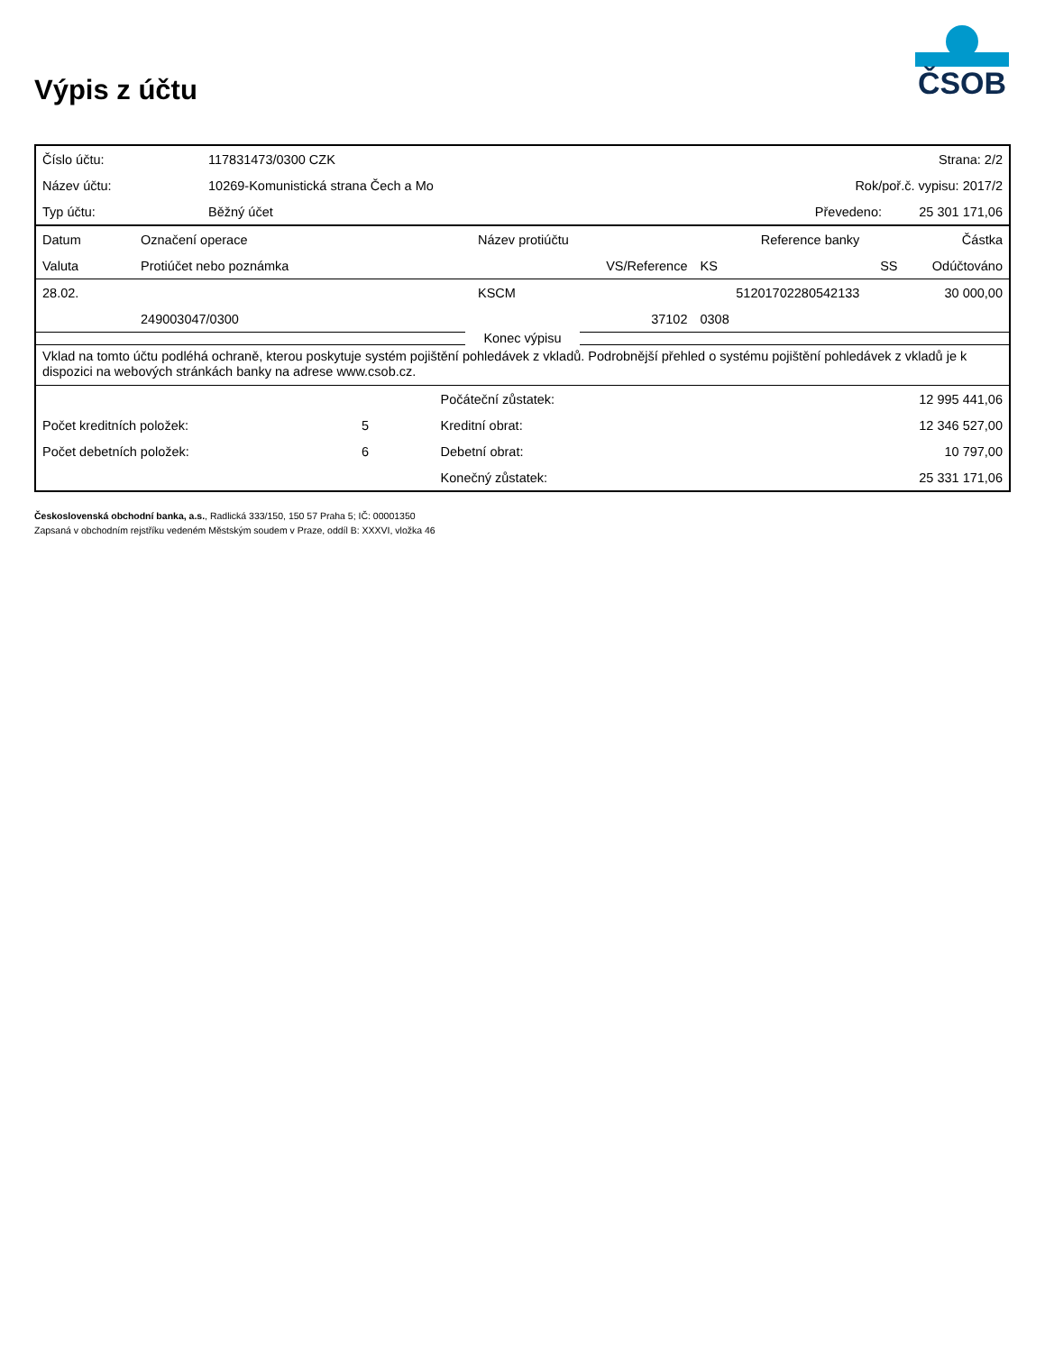ČSOB
Výpis z účtu
| Číslo účtu: | 117831473/0300 CZK | Strana: 2/2 | |
| Název účtu: | 10269-Komunistická strana Čech a Mo | Rok/poř.č. vypisu: 2017/2 | |
| Typ účtu: | Běžný účet | Převedeno: | 25 301 171,06 |
| Datum | Označení operace | Název protiúčtu | | Reference banky | | Částka |
| --- | --- | --- | --- | --- | --- | --- |
| Valuta | Protiúčet nebo poznámka | | VS/Reference | KS | SS | Odúčtováno |
| 28.02. | | KSCM | | 51201702280542133 | | 30 000,00 |
| | 249003047/0300 | | 37102 | 0308 | | |
Konec výpisu
Vklad na tomto účtu podléhá ochraně, kterou poskytuje systém pojištění pohledávek z vkladů. Podrobnější přehled o systému pojištění pohledávek z vkladů je k dispozici na webových stránkách banky na adrese www.csob.cz.
| | | Počáteční zůstatek: | 12 995 441,06 |
| Počet kreditních položek: | 5 | Kreditní obrat: | 12 346 527,00 |
| Počet debetních položek: | 6 | Debetní obrat: | 10 797,00 |
| | | Konečný zůstatek: | 25 331 171,06 |
Československá obchodní banka, a.s., Radlická 333/150, 150 57 Praha 5; IČ: 00001350
Zapsaná v obchodním rejstříku vedeném Městským soudem v Praze, oddíl B: XXXVI, vložka 46